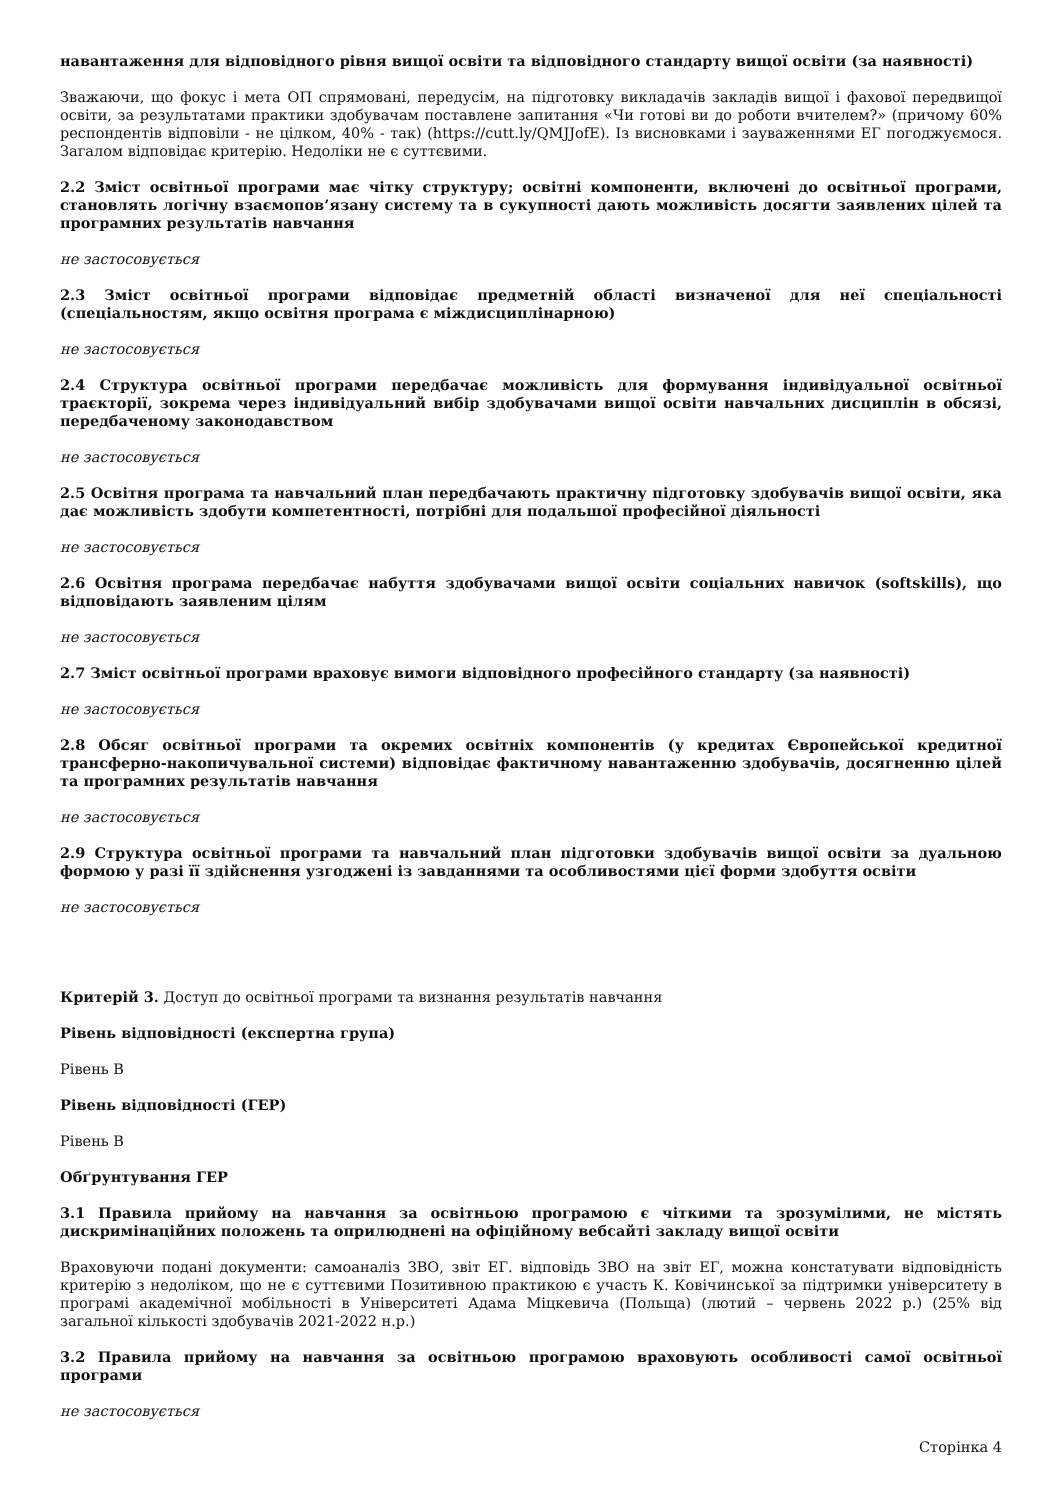навантаження для відповідного рівня вищої освіти та відповідного стандарту вищої освіти (за наявності)
Зважаючи, що фокус і мета ОП спрямовані, передусім, на підготовку викладачів закладів вищої і фахової передвищої освіти, за результатами практики здобувачам поставлене запитання «Чи готові ви до роботи вчителем?» (причому 60% респондентів відповіли - не цілком, 40% - так) (https://cutt.ly/QMJJofE). Із висновками і зауваженнями ЕГ погоджуємося. Загалом відповідає критерію. Недоліки не є суттєвими.
2.2 Зміст освітньої програми має чітку структуру; освітні компоненти, включені до освітньої програми, становлять логічну взаємопов’язану систему та в сукупності дають можливість досягти заявлених цілей та програмних результатів навчання
не застосовується
2.3 Зміст освітньої програми відповідає предметній області визначеної для неї спеціальності (спеціальностям, якщо освітня програма є міждисциплінарною)
не застосовується
2.4 Структура освітньої програми передбачає можливість для формування індивідуальної освітньої траєкторії, зокрема через індивідуальний вибір здобувачами вищої освіти навчальних дисциплін в обсязі, передбаченому законодавством
не застосовується
2.5 Освітня програма та навчальний план передбачають практичну підготовку здобувачів вищої освіти, яка дає можливість здобути компетентності, потрібні для подальшої професійної діяльності
не застосовується
2.6 Освітня програма передбачає набуття здобувачами вищої освіти соціальних навичок (softskills), що відповідають заявленим цілям
не застосовується
2.7 Зміст освітньої програми враховує вимоги відповідного професійного стандарту (за наявності)
не застосовується
2.8 Обсяг освітньої програми та окремих освітніх компонентів (у кредитах Європейської кредитної трансферно-накопичувальної системи) відповідає фактичному навантаженню здобувачів, досягненню цілей та програмних результатів навчання
не застосовується
2.9 Структура освітньої програми та навчальний план підготовки здобувачів вищої освіти за дуальною формою у разі її здійснення узгоджені із завданнями та особливостями цієї форми здобуття освіти
не застосовується
Критерій 3. Доступ до освітньої програми та визнання результатів навчання
Рівень відповідності (експертна група)
Рівень B
Рівень відповідності (ГЕР)
Рівень B
Обґрунтування ГЕР
3.1 Правила прийому на навчання за освітньою програмою є чіткими та зрозумілими, не містять дискримінаційних положень та оприлюднені на офіційному вебсайті закладу вищої освіти
Враховуючи подані документи: самоаналіз ЗВО, звіт ЕГ. відповідь ЗВО на звіт ЕГ, можна констатувати відповідність критерію з недоліком, що не є суттєвими Позитивною практикою є участь К. Ковічинської за підтримки університету в програмі академічної мобільності в Університеті Адама Міцкевича (Польща) (лютий – червень 2022 р.) (25% від загальної кількості здобувачів 2021-2022 н.р.)
3.2 Правила прийому на навчання за освітньою програмою враховують особливості самої освітньої програми
не застосовується
Сторінка 4